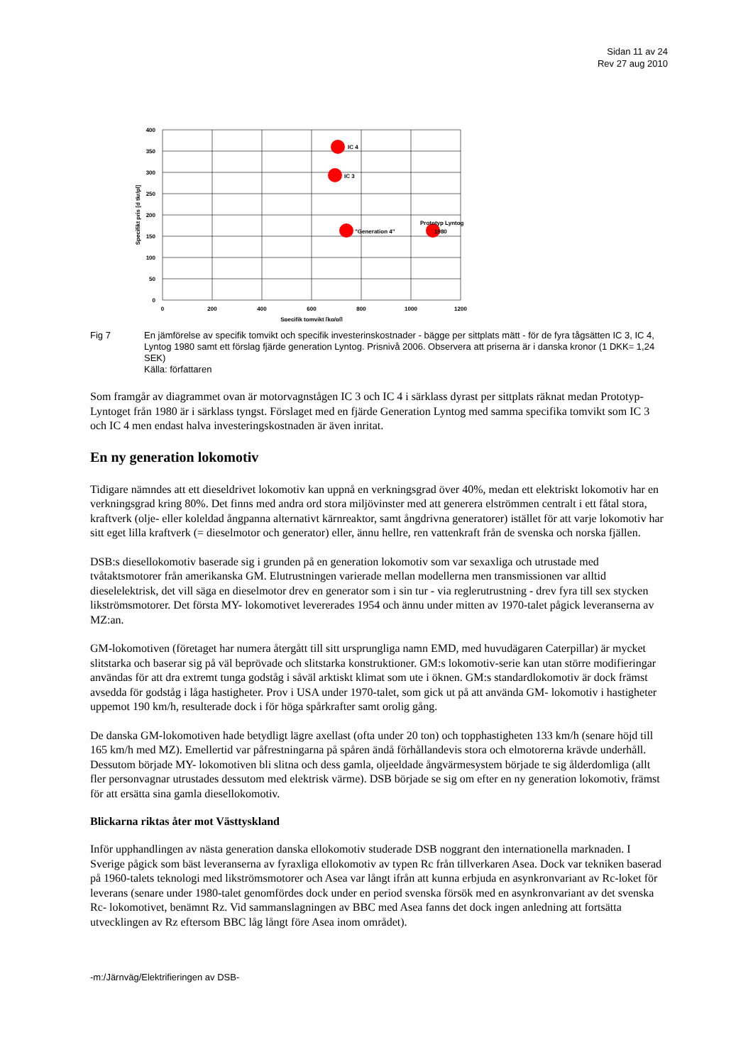Sidan 11 av 24
Rev 27 aug 2010
400
350
300
250
200
150
100
50
0
0
200
400
600
800
1000
1200
Specifik tomvikt [kg/pl]
Specifikt pris [d tkr/pl]
IC 4
IC 3
"Generation 4"
Prototyp Lyntog
1980
Fig 7 En jämförelse av specifik tomvikt och specifik investerinskostnader - bägge per sittplats mätt - för de fyra tågsätten IC 3, IC 4, Lyntog 1980 samt ett förslag fjärde generation Lyntog. Prisnivå 2006. Observera att priserna är i danska kronor (1 DKK= 1,24 SEK)
Källa: författaren
Som framgår av diagrammet ovan är motorvagnstågen IC 3 och IC 4 i särklass dyrast per sittplats räknat medan Prototyp-Lyntoget från 1980 är i särklass tyngst. Förslaget med en fjärde Generation Lyntog med samma specifika tomvikt som IC 3 och IC 4 men endast halva investeringskostnaden är även inritat.
En ny generation lokomotiv
Tidigare nämndes att ett dieseldrivet lokomotiv kan uppnå en verkningsgrad över 40%, medan ett elektriskt lokomotiv har en verkningsgrad kring 80%. Det finns med andra ord stora miljövinster med att generera elströmmen centralt i ett fåtal stora, kraftverk (olje- eller koleldad ångpanna alternativt kärnreaktor, samt ångdrivna generatorer) istället för att varje lokomotiv har sitt eget lilla kraftverk (= dieselmotor och generator) eller, ännu hellre, ren vattenkraft från de svenska och norska fjällen.
DSB:s diesellokomotiv baserade sig i grunden på en generation lokomotiv som var sexaxliga och utrustade med tvåtaktsmotorer från amerikanska GM. Elutrustningen varierade mellan modellerna men transmissionen var alltid dieselelektrisk, det vill säga en dieselmotor drev en generator som i sin tur - via reglerutrustning - drev fyra till sex stycken likströmsmotorer. Det första MY- lokomotivet levererades 1954 och ännu under mitten av 1970-talet pågick leveranserna av MZ:an.
GM-lokomotiven (företaget har numera återgått till sitt ursprungliga namn EMD, med huvudägaren Caterpillar) är mycket slitstarka och baserar sig på väl beprövade och slitstarka konstruktioner. GM:s lokomotiv-serie kan utan större modifieringar användas för att dra extremt tunga godståg i såväl arktiskt klimat som ute i öknen. GM:s standardlokomotiv är dock främst avsedda för godståg i låga hastigheter. Prov i USA under 1970-talet, som gick ut på att använda GM- lokomotiv i hastigheter uppemot 190 km/h, resulterade dock i för höga spårkrafter samt orolig gång.
De danska GM-lokomotiven hade betydligt lägre axellast (ofta under 20 ton) och topphastigheten 133 km/h (senare höjd till 165 km/h med MZ). Emellertid var påfrestningarna på spåren ändå förhållandevis stora och elmotorerna krävde underhåll. Dessutom började MY- lokomotiven bli slitna och dess gamla, oljeeldade ångvärmesystem började te sig ålderdomliga (allt fler personvagnar utrustades dessutom med elektrisk värme). DSB började se sig om efter en ny generation lokomotiv, främst för att ersätta sina gamla diesellokomotiv.
Blickarna riktas åter mot Västtyskland
Inför upphandlingen av nästa generation danska ellokomotiv studerade DSB noggrant den internationella marknaden. I Sverige pågick som bäst leveranserna av fyraxliga ellokomotiv av typen Rc från tillverkaren Asea. Dock var tekniken baserad på 1960-talets teknologi med likströmsmotorer och Asea var långt ifrån att kunna erbjuda en asynkronvariant av Rc-loket för leverans (senare under 1980-talet genomfördes dock under en period svenska försök med en asynkronvariant av det svenska Rc- lokomotivet, benämnt Rz. Vid sammanslagningen av BBC med Asea fanns det dock ingen anledning att fortsätta utvecklingen av Rz eftersom BBC låg långt före Asea inom området).
-m:/Järnväg/Elektrifieringen av DSB-